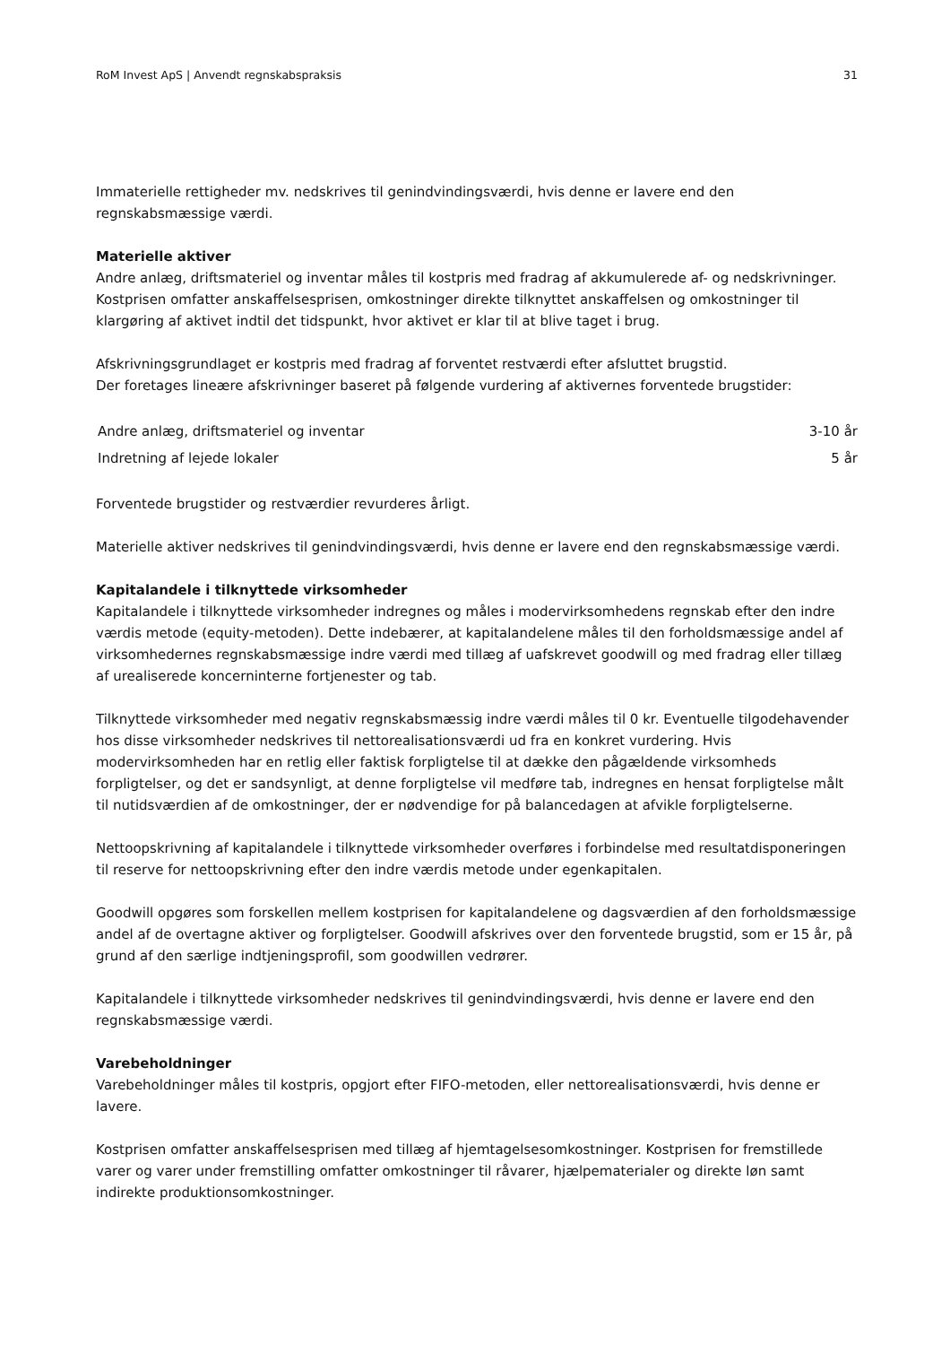RoM Invest ApS | Anvendt regnskabspraksis 31
Immaterielle rettigheder mv. nedskrives til genindvindingsværdi, hvis denne er lavere end den regnskabsmæssige værdi.
Materielle aktiver
Andre anlæg, driftsmateriel og inventar måles til kostpris med fradrag af akkumulerede af- og nedskrivninger. Kostprisen omfatter anskaffelsesprisen, omkostninger direkte tilknyttet anskaffelsen og omkostninger til klargøring af aktivet indtil det tidspunkt, hvor aktivet er klar til at blive taget i brug.
Afskrivningsgrundlaget er kostpris med fradrag af forventet restværdi efter afsluttet brugstid.
Der foretages lineære afskrivninger baseret på følgende vurdering af aktivernes forventede brugstider:
| Andre anlæg, driftsmateriel og inventar | 3-10 år |
| Indretning af lejede lokaler | 5 år |
Forventede brugstider og restværdier revurderes årligt.
Materielle aktiver nedskrives til genindvindingsværdi, hvis denne er lavere end den regnskabsmæssige værdi.
Kapitalandele i tilknyttede virksomheder
Kapitalandele i tilknyttede virksomheder indregnes og måles i modervirksomhedens regnskab efter den indre værdis metode (equity-metoden). Dette indebærer, at kapitalandelene måles til den forholdsmæssige andel af virksomhedernes regnskabsmæssige indre værdi med tillæg af uafskrevet goodwill og med fradrag eller tillæg af urealiserede koncerninterne fortjenester og tab.
Tilknyttede virksomheder med negativ regnskabsmæssig indre værdi måles til 0 kr. Eventuelle tilgodehavender hos disse virksomheder nedskrives til nettorealisationsværdi ud fra en konkret vurdering. Hvis modervirksomheden har en retlig eller faktisk forpligtelse til at dække den pågældende virksomheds forpligtelser, og det er sandsynligt, at denne forpligtelse vil medføre tab, indregnes en hensat forpligtelse målt til nutidsværdien af de omkostninger, der er nødvendige for på balancedagen at afvikle forpligtelserne.
Nettoopskrivning af kapitalandele i tilknyttede virksomheder overføres i forbindelse med resultatdisponeringen til reserve for nettoopskrivning efter den indre værdis metode under egenkapitalen.
Goodwill opgøres som forskellen mellem kostprisen for kapitalandelene og dagsværdien af den forholdsmæssige andel af de overtagne aktiver og forpligtelser. Goodwill afskrives over den forventede brugstid, som er 15 år, på grund af den særlige indtjeningsprofil, som goodwillen vedrører.
Kapitalandele i tilknyttede virksomheder nedskrives til genindvindingsværdi, hvis denne er lavere end den regnskabsmæssige værdi.
Varebeholdninger
Varebeholdninger måles til kostpris, opgjort efter FIFO-metoden, eller nettorealisationsværdi, hvis denne er lavere.
Kostprisen omfatter anskaffelsesprisen med tillæg af hjemtagelsesomkostninger. Kostprisen for fremstillede varer og varer under fremstilling omfatter omkostninger til råvarer, hjælpematerialer og direkte løn samt indirekte produktionsomkostninger.